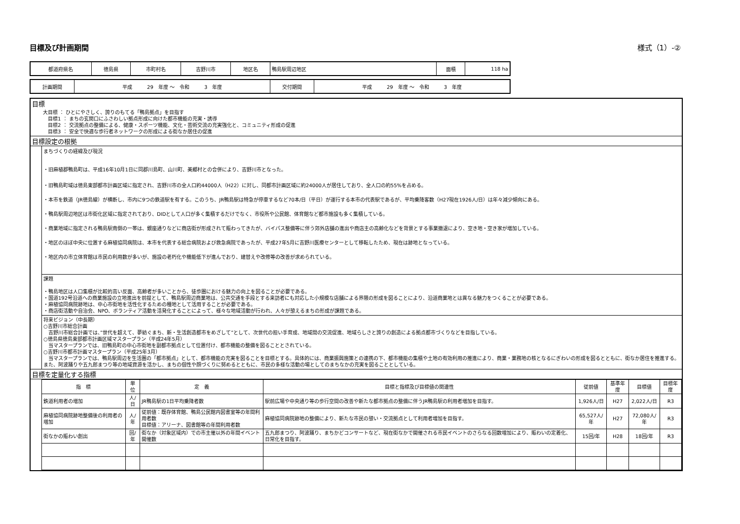目標及び計画期間 様式（1）-②
| 都道府県名 | 徳島県 | 市町村名 | 吉野川市 | 地区名 | 鴨島駅周辺地区 | 面積 | 118 ha |
| 計画期間 | 平成 29 年度 ～ 令和 3 年度 | 交付期間 | 平成 29 年度 ～ 令和 3 年度 |
目標
大目標 ： ひとにやさしく、誇りのもてる「鴨島拠点」を目指す
　目標1 ： まちの玄関口にふさわしい拠点形成に向けた都市機能の充実・誘導
　目標2 ： 交流拠点の整備による、健康・スポーツ機能、文化・芸術交流の充実強化と、コミュニティ形成の促進
　目標3 ： 安全で快適な歩行者ネットワークの形成による街なか居住の促進
目標設定の根拠
まちづくりの経緯及び現況
・旧麻植郡鴨島町は、平成16年10月1日に同郡川島町、山川町、美郷村との合併により、吉野川市となった。
・旧鴨島町域は徳島東部都市計画区域に指定され、吉野川市の全人口約44000人（H22）に対し、同都市計画区域に約24000人が居住しており、全人口の約55%を占める。
・本市を鉄道（JR徳島線）が横断し、市内に9つの鉄道駅を有する。このうち、JR鴨島駅は特急が停車するなど70本/日（平日）が運行する本市の代表駅であるが、平均乗降客数（H27現在1926人/日）は年々減少傾向にある。
・鴨島駅周辺地区は市街化区域に指定されており、DIDとして人口が多く集積するだけでなく、市役所や公民館、体育館など都市施設も多く集積している。
・商業地域に指定される鴨島駅南側の一帯は、銀座通りなどに商店街が形成されて賑わってきたが、バイパス整備等に伴う郊外店舗の進出や商店主の高齢化などを背景とする事業撤退により、空き地・空き家が増加している。
・地区のほぼ中央に位置する麻植協同病院は、本市を代表する総合病院および救急病院であったが、平成27年5月に吉野川医療センターとして移転したため、現在は跡地となっている。
・地区内の市立体育館は市民の利用数が多いが、施設の老朽化や機能低下が進んでおり、建替えや改修等の改善が求められている。
課題
・鴨島地区は人口集積が比較的高い反面、高齢者が多いことから、徒歩圏における魅力の向上を図ることが必要である。
・国道192号沿道への商業施設の立地進出を前提として、鴨島駅周辺商業地は、公共交通を手段とする来訪者にも対応した小規模な店舗による界隈の形成を図ることにより、沿道商業地とは異なる魅力をつくることが必要である。
・麻植協同病院跡地は、中心市街地を活性化するための種地として活用することが必要である。
・商店街活動や自治会、NPO、ボランティア活動を活発化することによって、様々な地域活動が行われ、人々が憩えるまちの形成が課題である。
将来ビジョン（中長期）
○吉野川市総合計画
　吉野川市総合計画では、”世代を超えて、夢紡ぐまち、新・生活創造都市をめざして”として、次世代の担い手育成、地域間の交流促進、地域らしさと誇りの創造による拠点都市づくりなどを目指している。
○徳島県徳島東部都市計画区域マスタープラン（平成24年5月）
　当マスタープランでは、旧鴨島町の中心市街地を副都市拠点として位置付け、都市機能の整備を図ることとされている。
○吉野川市都市計画マスタープラン（平成25年3月）
　当マスタープランでは、鴨島駅周辺を生活圏の「都市拠点」として、都市機能の充実を図ることを目標とする。具体的には、商業振興施策との連携の下、都市機能の集積や土地の有効利用の推進により、商業・業務地の核となるにぎわいの形成を図るとともに、街なか居住を推進する。また、阿波踊りや五九郎まつり等の地域資源を活かし、まちの個性や顔づくりに努めるとともに、市民の多様な活動の場としてのまちなかの充実を図ることとしている。
目標を定量化する指標
| 指 標 | 単 位 | 定 義 | 目標と指標及び目標値の関連性 | 従前値 | 基準年度 | 目標値 | 目標年度 |
| --- | --- | --- | --- | --- | --- | --- | --- |
| 鉄道利用者の増加 | 人/日 | JR鴨島駅の1日平均乗降者数 | 駅前広場や中央通り等の歩行空間の改善や新たな都市拠点の整備に伴うJR鴨島駅の利用者増加を目指す。 | 1,926人/日 | H27 | 2,022人/日 | R3 |
| 麻植協同病院跡地整備後の利用者の増加 | 人/年 | 従前値：既存体育館、鴨島公民館内図書室等の年間利用者数 目標値：アリーナ、図書館等の年間利用者数 | 麻植協同病院跡地の整備により、新たな市民の憩い・交流拠点として利用者増加を目指す。 | 65,527人/年 | H27 | 72,080人/年 | R3 |
| 街なかの賑わい創出 | 回/年 | 街なか（対象区域内）での市主催以外の年間イベント開催数 | 五九郎まつり、阿波踊り、まちかどコンサートなど、現在街なかで開催される市民イベントのさらなる回数増加により、賑わいの定着化、日常化を目指す。 | 15回/年 | H28 | 18回/年 | R3 |